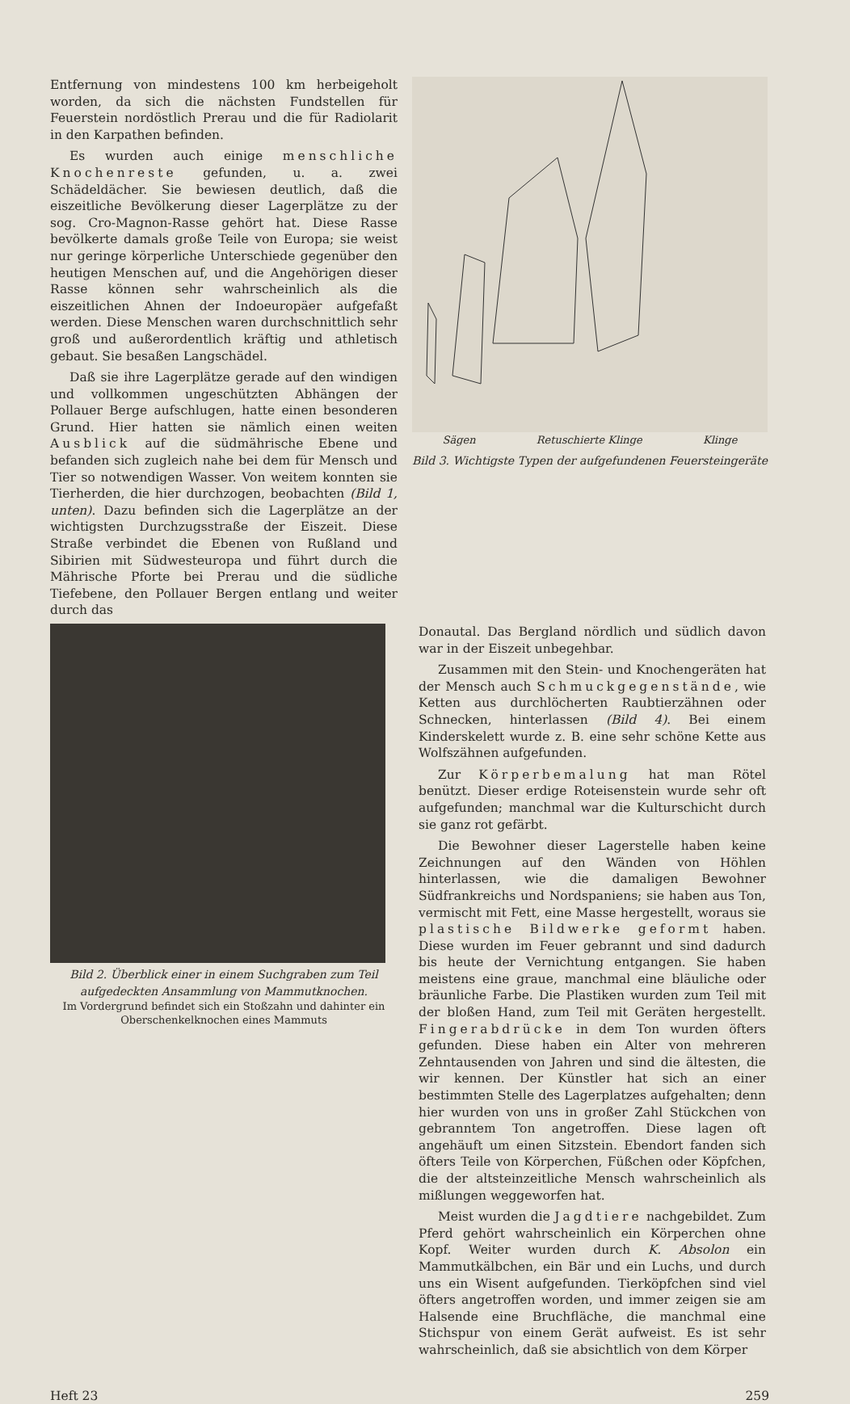Entfernung von mindestens 100 km herbeigeholt worden, da sich die nächsten Fundstellen für Feuerstein nordöstlich Prerau und die für Radiolarit in den Karpathen befinden.
Es wurden auch einige menschliche Knochenreste gefunden, u. a. zwei Schädeldächer. Sie bewiesen deutlich, daß die eiszeitliche Bevölkerung dieser Lagerplätze zu der sog. Cro-Magnon-Rasse gehört hat. Diese Rasse bevölkerte damals große Teile von Europa; sie weist nur geringe körperliche Unterschiede gegenüber den heutigen Menschen auf, und die Angehörigen dieser Rasse können sehr wahrscheinlich als die eiszeitlichen Ahnen der Indoeuropäer aufgefaßt werden. Diese Menschen waren durchschnittlich sehr groß und außerordentlich kräftig und athletisch gebaut. Sie besaßen Langschädel.
Daß sie ihre Lagerplätze gerade auf den windigen und vollkommen ungeschützten Abhängen der Pollauer Berge aufschlugen, hatte einen besonderen Grund. Hier hatten sie nämlich einen weiten Ausblick auf die südmährische Ebene und befanden sich zugleich nahe bei dem für Mensch und Tier so notwendigen Wasser. Von weitem konnten sie Tierherden, die hier durchzogen, beobachten (Bild 1, unten). Dazu befinden sich die Lagerplätze an der wichtigsten Durchzugsstraße der Eiszeit. Diese Straße verbindet die Ebenen von Rußland und Sibirien mit Südwesteuropa und führt durch die Mährische Pforte bei Prerau und die südliche Tiefebene, den Pollauer Bergen entlang und weiter durch das
Sägen Retuschierte Klinge Klinge
Bild 3. Wichtigste Typen der aufgefundenen Feuersteingeräte
Bild 2. Überblick einer in einem Suchgraben zum Teil aufgedeckten Ansammlung von Mammutknochen.
Im Vordergrund befindet sich ein Stoßzahn und dahinter ein Oberschenkelknochen eines Mammuts
Donautal. Das Bergland nördlich und südlich davon war in der Eiszeit unbegehbar.
Zusammen mit den Stein- und Knochengeräten hat der Mensch auch Schmuckgegenstände, wie Ketten aus durchlöcherten Raubtierzähnen oder Schnecken, hinterlassen (Bild 4). Bei einem Kinderskelett wurde z. B. eine sehr schöne Kette aus Wolfszähnen aufgefunden.
Zur Körperbemalung hat man Rötel benützt. Dieser erdige Roteisenstein wurde sehr oft aufgefunden; manchmal war die Kulturschicht durch sie ganz rot gefärbt.
Die Bewohner dieser Lagerstelle haben keine Zeichnungen auf den Wänden von Höhlen hinterlassen, wie die damaligen Bewohner Südfrankreichs und Nordspaniens; sie haben aus Ton, vermischt mit Fett, eine Masse hergestellt, woraus sie plastische Bildwerke geformt haben. Diese wurden im Feuer gebrannt und sind dadurch bis heute der Vernichtung entgangen. Sie haben meistens eine graue, manchmal eine bläuliche oder bräunliche Farbe. Die Plastiken wurden zum Teil mit der bloßen Hand, zum Teil mit Geräten hergestellt. Fingerabdrücke in dem Ton wurden öfters gefunden. Diese haben ein Alter von mehreren Zehntausenden von Jahren und sind die ältesten, die wir kennen. Der Künstler hat sich an einer bestimmten Stelle des Lagerplatzes aufgehalten; denn hier wurden von uns in großer Zahl Stückchen von gebranntem Ton angetroffen. Diese lagen oft angehäuft um einen Sitzstein. Ebendort fanden sich öfters Teile von Körperchen, Füßchen oder Köpfchen, die der altsteinzeitliche Mensch wahrscheinlich als mißlungen weggeworfen hat.
Meist wurden die Jagdtiere nachgebildet. Zum Pferd gehört wahrscheinlich ein Körperchen ohne Kopf. Weiter wurden durch K. Absolon ein Mammutkälbchen, ein Bär und ein Luchs, und durch uns ein Wisent aufgefunden. Tierköpfchen sind viel öfters angetroffen worden, und immer zeigen sie am Halsende eine Bruchfläche, die manchmal eine Stichspur von einem Gerät aufweist. Es ist sehr wahrscheinlich, daß sie absichtlich von dem Körper
Heft 23 259